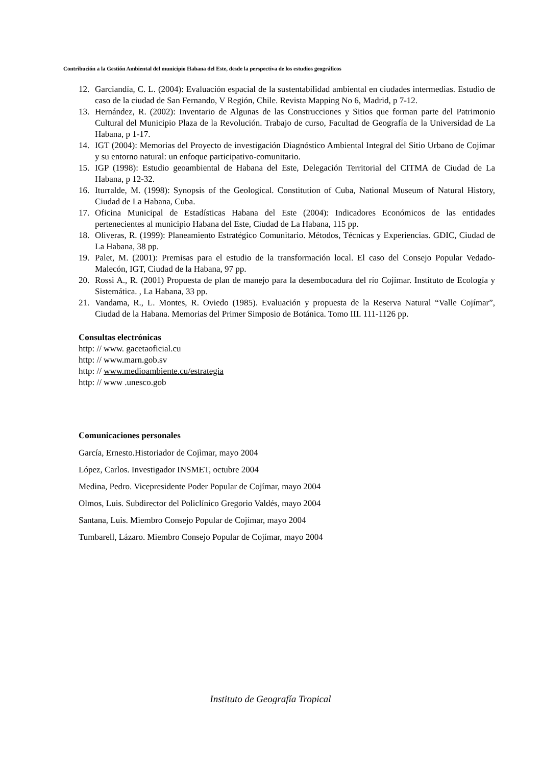Contribución a la Gestión Ambiental del municipio Habana del Este, desde la perspectiva de los estudios geográficos
12. Garciandía, C. L. (2004): Evaluación espacial de la sustentabilidad ambiental en ciudades intermedias. Estudio de caso de la ciudad de San Fernando, V Región, Chile. Revista Mapping No 6, Madrid, p 7-12.
13. Hernández, R. (2002): Inventario de Algunas de las Construcciones y Sitios que forman parte del Patrimonio Cultural del Municipio Plaza de la Revolución. Trabajo de curso, Facultad de Geografía de la Universidad de La Habana, p 1-17.
14. IGT (2004): Memorias del Proyecto de investigación Diagnóstico Ambiental Integral del Sitio Urbano de Cojímar y su entorno natural: un enfoque participativo-comunitario.
15. IGP (1998): Estudio geoambiental de Habana del Este, Delegación Territorial del CITMA de Ciudad de La Habana, p 12-32.
16. Iturralde, M. (1998): Synopsis of the Geological. Constitution of Cuba, National Museum of Natural History, Ciudad de La Habana, Cuba.
17. Oficina Municipal de Estadísticas Habana del Este (2004): Indicadores Económicos de las entidades pertenecientes al municipio Habana del Este, Ciudad de La Habana, 115 pp.
18. Oliveras, R. (1999): Planeamiento Estratégico Comunitario. Métodos, Técnicas y Experiencias. GDIC, Ciudad de La Habana, 38 pp.
19. Palet, M. (2001): Premisas para el estudio de la transformación local. El caso del Consejo Popular Vedado-Malecón, IGT, Ciudad de la Habana, 97 pp.
20. Rossi A., R. (2001) Propuesta de plan de manejo para la desembocadura del río Cojímar. Instituto de Ecología y Sistemática. , La Habana, 33 pp.
21. Vandama, R., L. Montes, R. Oviedo (1985). Evaluación y propuesta de la Reserva Natural “Valle Cojímar”, Ciudad de la Habana. Memorias del Primer Simposio de Botánica. Tomo III. 111-1126 pp.
Consultas electrónicas
http: // www. gacetaoficial.cu
http: // www.marn.gob.sv
http: // www.medioambiente.cu/estrategia
http: // www .unesco.gob
Comunicaciones personales
García, Ernesto.Historiador de Cojìmar, mayo 2004
López, Carlos. Investigador INSMET, octubre 2004
Medina, Pedro. Vicepresidente Poder Popular de Cojímar, mayo 2004
Olmos, Luis. Subdirector del Policlínico Gregorio Valdés, mayo 2004
Santana, Luis. Miembro Consejo Popular de Cojímar, mayo 2004
Tumbarell, Lázaro. Miembro Consejo Popular de Cojímar, mayo 2004
Instituto de Geografía Tropical